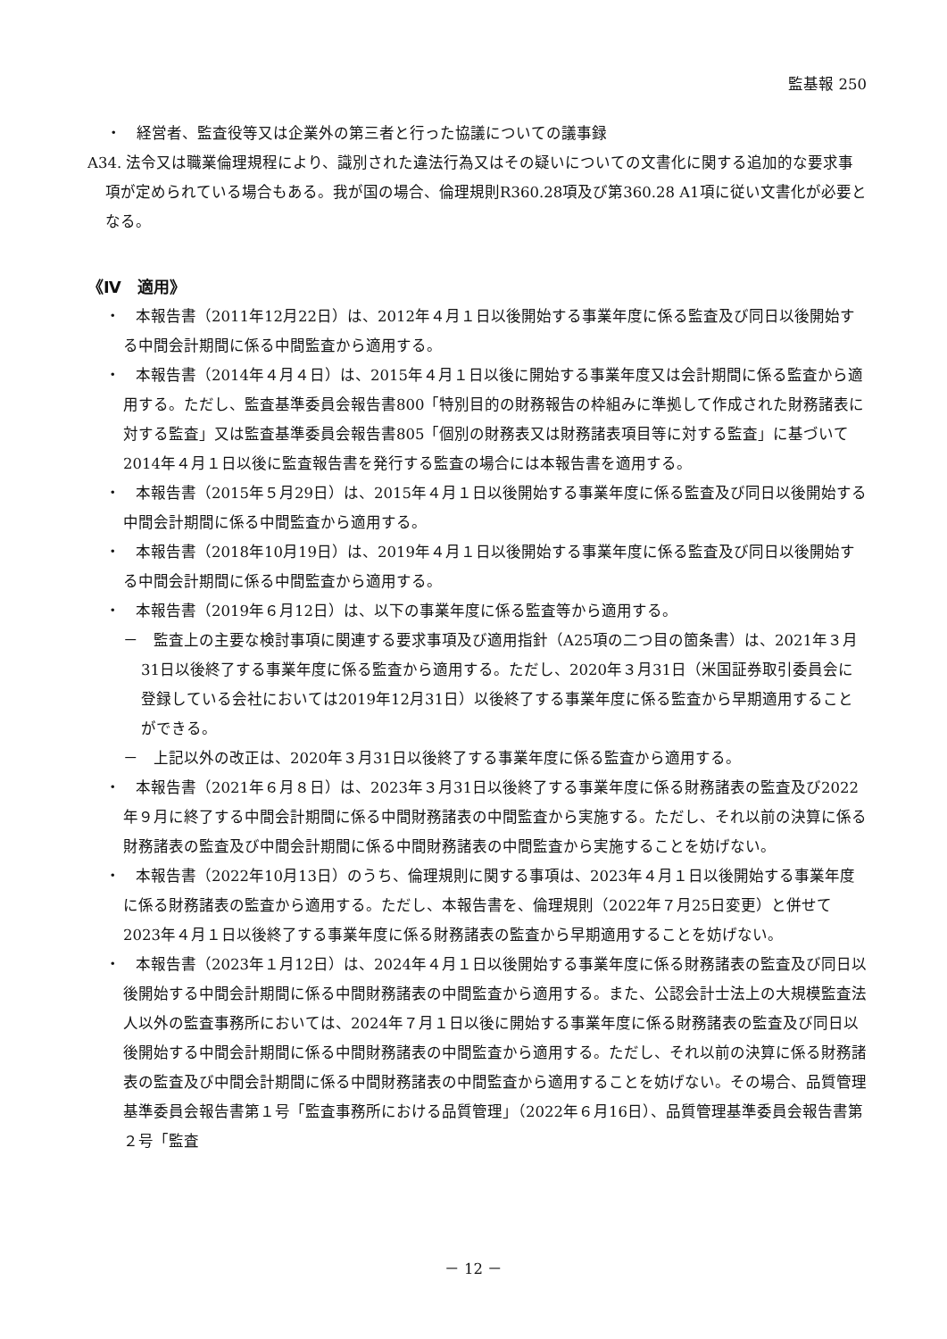監基報 250
・　経営者、監査役等又は企業外の第三者と行った協議についての議事録
A34. 法令又は職業倫理規程により、識別された違法行為又はその疑いについての文書化に関する追加的な要求事項が定められている場合もある。我が国の場合、倫理規則R360.28項及び第360.28 A1項に従い文書化が必要となる。
《Ⅳ　適用》
・　本報告書（2011年12月22日）は、2012年４月１日以後開始する事業年度に係る監査及び同日以後開始する中間会計期間に係る中間監査から適用する。
・　本報告書（2014年４月４日）は、2015年４月１日以後に開始する事業年度又は会計期間に係る監査から適用する。ただし、監査基準委員会報告書800「特別目的の財務報告の枠組みに準拠して作成された財務諸表に対する監査」又は監査基準委員会報告書805「個別の財務表又は財務諸表項目等に対する監査」に基づいて2014年４月１日以後に監査報告書を発行する監査の場合には本報告書を適用する。
・　本報告書（2015年５月29日）は、2015年４月１日以後開始する事業年度に係る監査及び同日以後開始する中間会計期間に係る中間監査から適用する。
・　本報告書（2018年10月19日）は、2019年４月１日以後開始する事業年度に係る監査及び同日以後開始する中間会計期間に係る中間監査から適用する。
・　本報告書（2019年６月12日）は、以下の事業年度に係る監査等から適用する。
－　監査上の主要な検討事項に関連する要求事項及び適用指針（A25項の二つ目の箇条書）は、2021年３月31日以後終了する事業年度に係る監査から適用する。ただし、2020年３月31日（米国証券取引委員会に登録している会社においては2019年12月31日）以後終了する事業年度に係る監査から早期適用することができる。
－　上記以外の改正は、2020年３月31日以後終了する事業年度に係る監査から適用する。
・　本報告書（2021年６月８日）は、2023年３月31日以後終了する事業年度に係る財務諸表の監査及び2022年９月に終了する中間会計期間に係る中間財務諸表の中間監査から実施する。ただし、それ以前の決算に係る財務諸表の監査及び中間会計期間に係る中間財務諸表の中間監査から実施することを妨げない。
・　本報告書（2022年10月13日）のうち、倫理規則に関する事項は、2023年４月１日以後開始する事業年度に係る財務諸表の監査から適用する。ただし、本報告書を、倫理規則（2022年７月25日変更）と併せて2023年４月１日以後終了する事業年度に係る財務諸表の監査から早期適用することを妨げない。
・　本報告書（2023年１月12日）は、2024年４月１日以後開始する事業年度に係る財務諸表の監査及び同日以後開始する中間会計期間に係る中間財務諸表の中間監査から適用する。また、公認会計士法上の大規模監査法人以外の監査事務所においては、2024年７月１日以後に開始する事業年度に係る財務諸表の監査及び同日以後開始する中間会計期間に係る中間財務諸表の中間監査から適用する。ただし、それ以前の決算に係る財務諸表の監査及び中間会計期間に係る中間財務諸表の中間監査から適用することを妨げない。その場合、品質管理基準委員会報告書第１号「監査事務所における品質管理」（2022年６月16日）、品質管理基準委員会報告書第２号「監査
－ 12 －